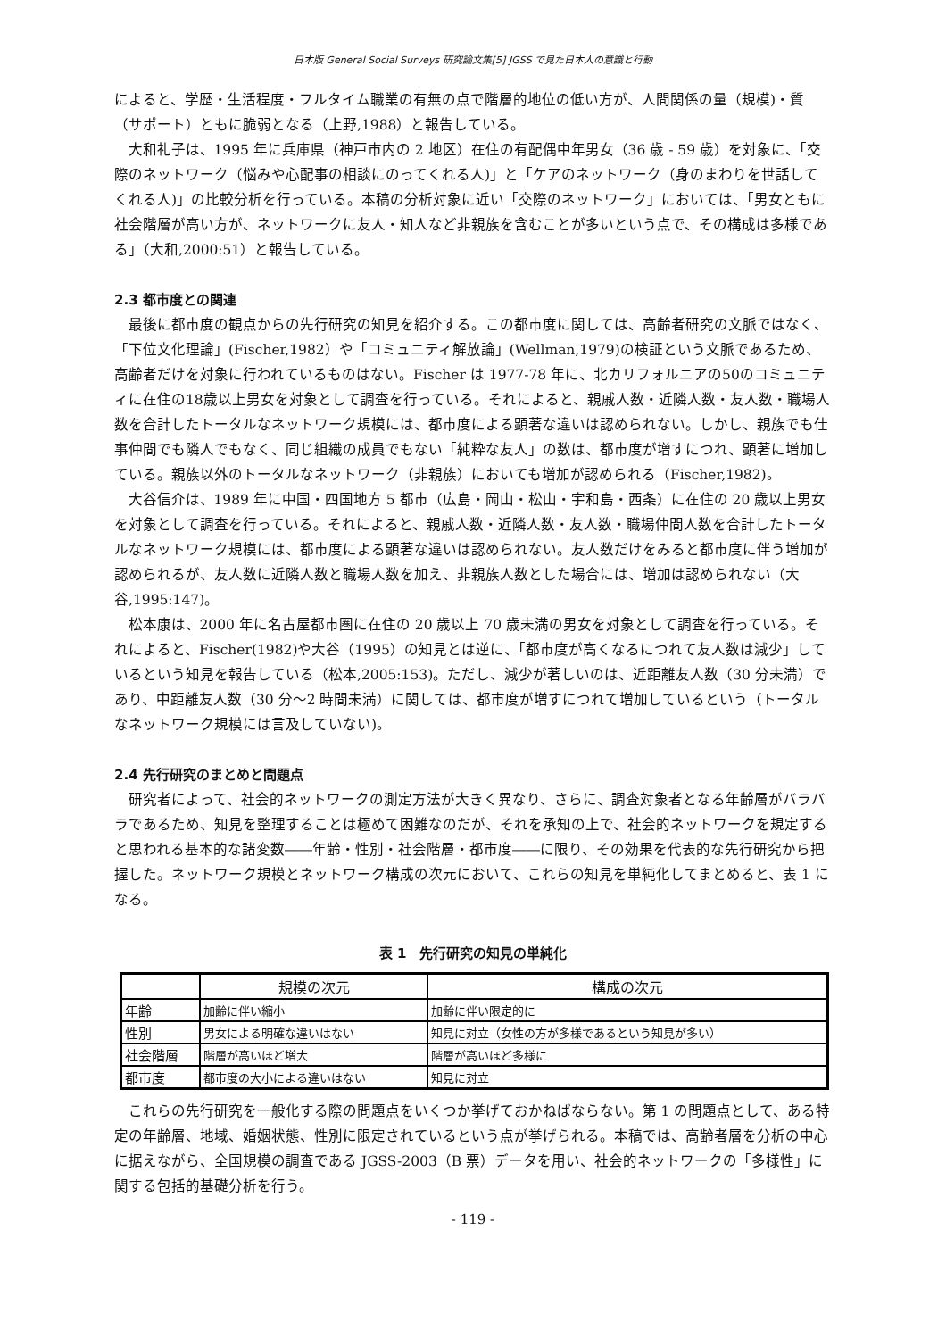日本版 General Social Surveys 研究論文集[5] JGSS で見た日本人の意識と行動
によると、学歴・生活程度・フルタイム職業の有無の点で階層的地位の低い方が、人間関係の量（規模)・質（サポート）ともに脆弱となる（上野,1988）と報告している。
大和礼子は、1995 年に兵庫県（神戸市内の 2 地区）在住の有配偶中年男女（36 歳 - 59 歳）を対象に、「交際のネットワーク（悩みや心配事の相談にのってくれる人)」と「ケアのネットワーク（身のまわりを世話してくれる人)」の比較分析を行っている。本稿の分析対象に近い「交際のネットワーク」においては、「男女ともに社会階層が高い方が、ネットワークに友人・知人など非親族を含むことが多いという点で、その構成は多様である」（大和,2000:51）と報告している。
2.3 都市度との関連
最後に都市度の観点からの先行研究の知見を紹介する。この都市度に関しては、高齢者研究の文脈ではなく、「下位文化理論」(Fischer,1982）や「コミュニティ解放論」(Wellman,1979)の検証という文脈であるため、高齢者だけを対象に行われているものはない。Fischer は 1977-78 年に、北カリフォルニアの50のコミュニティに在住の18歳以上男女を対象として調査を行っている。それによると、親戚人数・近隣人数・友人数・職場人数を合計したトータルなネットワーク規模には、都市度による顕著な違いは認められない。しかし、親族でも仕事仲間でも隣人でもなく、同じ組織の成員でもない「純粋な友人」の数は、都市度が増すにつれ、顕著に増加している。親族以外のトータルなネットワーク（非親族）においても増加が認められる（Fischer,1982)。
大谷信介は、1989 年に中国・四国地方 5 都市（広島・岡山・松山・宇和島・西条）に在住の 20 歳以上男女を対象として調査を行っている。それによると、親戚人数・近隣人数・友人数・職場仲間人数を合計したトータルなネットワーク規模には、都市度による顕著な違いは認められない。友人数だけをみると都市度に伴う増加が認められるが、友人数に近隣人数と職場人数を加え、非親族人数とした場合には、増加は認められない（大谷,1995:147)。
松本康は、2000 年に名古屋都市圏に在住の 20 歳以上 70 歳未満の男女を対象として調査を行っている。それによると、Fischer(1982)や大谷（1995）の知見とは逆に、「都市度が高くなるにつれて友人数は減少」しているという知見を報告している（松本,2005:153)。ただし、減少が著しいのは、近距離友人数（30 分未満）であり、中距離友人数（30 分～2 時間未満）に関しては、都市度が増すにつれて増加しているという（トータルなネットワーク規模には言及していない)。
2.4 先行研究のまとめと問題点
研究者によって、社会的ネットワークの測定方法が大きく異なり、さらに、調査対象者となる年齢層がバラバラであるため、知見を整理することは極めて困難なのだが、それを承知の上で、社会的ネットワークを規定すると思われる基本的な諸変数――年齢・性別・社会階層・都市度――に限り、その効果を代表的な先行研究から把握した。ネットワーク規模とネットワーク構成の次元において、これらの知見を単純化してまとめると、表 1 になる。
表 1　先行研究の知見の単純化
| | 規模の次元 | 構成の次元 |
| --- | --- | --- |
| 年齢 | 加齢に伴い縮小 | 加齢に伴い限定的に |
| 性別 | 男女による明確な違いはない | 知見に対立（女性の方が多様であるという知見が多い） |
| 社会階層 | 階層が高いほど増大 | 階層が高いほど多様に |
| 都市度 | 都市度の大小による違いはない | 知見に対立 |
これらの先行研究を一般化する際の問題点をいくつか挙げておかねばならない。第 1 の問題点として、ある特定の年齢層、地域、婚姻状態、性別に限定されているという点が挙げられる。本稿では、高齢者層を分析の中心に据えながら、全国規模の調査である JGSS-2003（B 票）データを用い、社会的ネットワークの「多様性」に関する包括的基礎分析を行う。
- 119 -